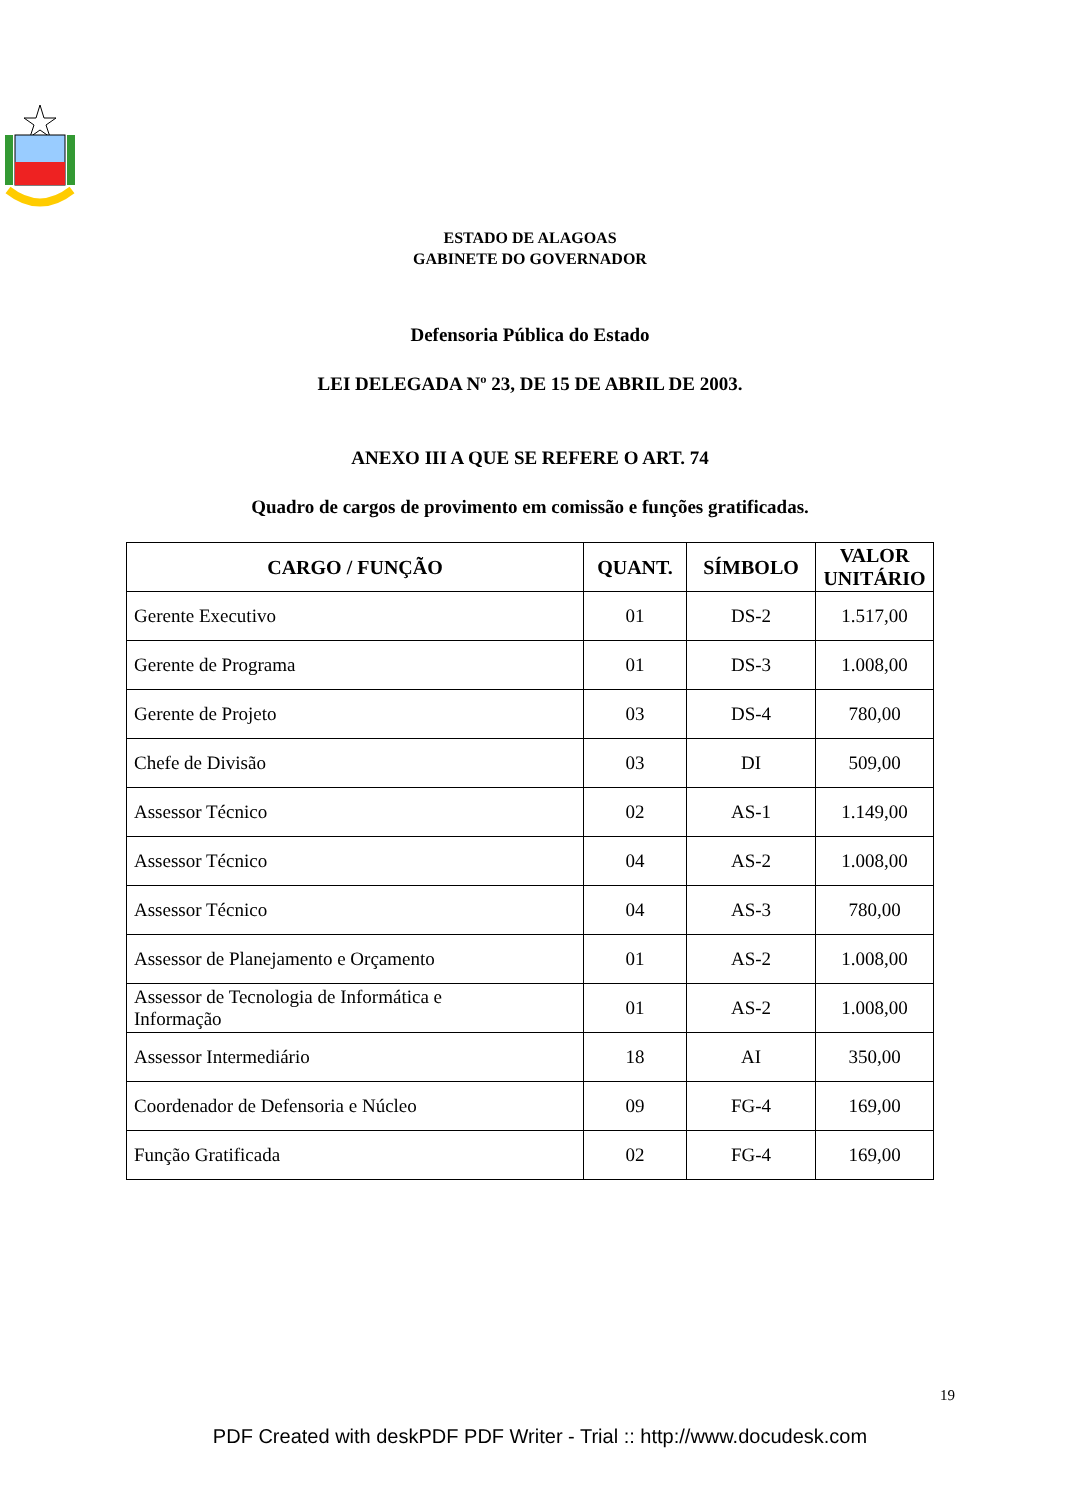ESTADO DE ALAGOAS
GABINETE DO GOVERNADOR
Defensoria Pública do Estado
LEI DELEGADA Nº 23, DE 15 DE ABRIL DE 2003.
ANEXO III A QUE SE REFERE O ART. 74
Quadro de cargos de provimento em comissão e funções gratificadas.
| CARGO / FUNÇÃO | QUANT. | SÍMBOLO | VALOR UNITÁRIO |
| --- | --- | --- | --- |
| Gerente Executivo | 01 | DS-2 | 1.517,00 |
| Gerente de Programa | 01 | DS-3 | 1.008,00 |
| Gerente de Projeto | 03 | DS-4 | 780,00 |
| Chefe de Divisão | 03 | DI | 509,00 |
| Assessor Técnico | 02 | AS-1 | 1.149,00 |
| Assessor Técnico | 04 | AS-2 | 1.008,00 |
| Assessor Técnico | 04 | AS-3 | 780,00 |
| Assessor de Planejamento e Orçamento | 01 | AS-2 | 1.008,00 |
| Assessor de Tecnologia de Informática e Informação | 01 | AS-2 | 1.008,00 |
| Assessor Intermediário | 18 | AI | 350,00 |
| Coordenador de Defensoria e Núcleo | 09 | FG-4 | 169,00 |
| Função Gratificada | 02 | FG-4 | 169,00 |
19
PDF Created with deskPDF PDF Writer - Trial :: http://www.docudesk.com